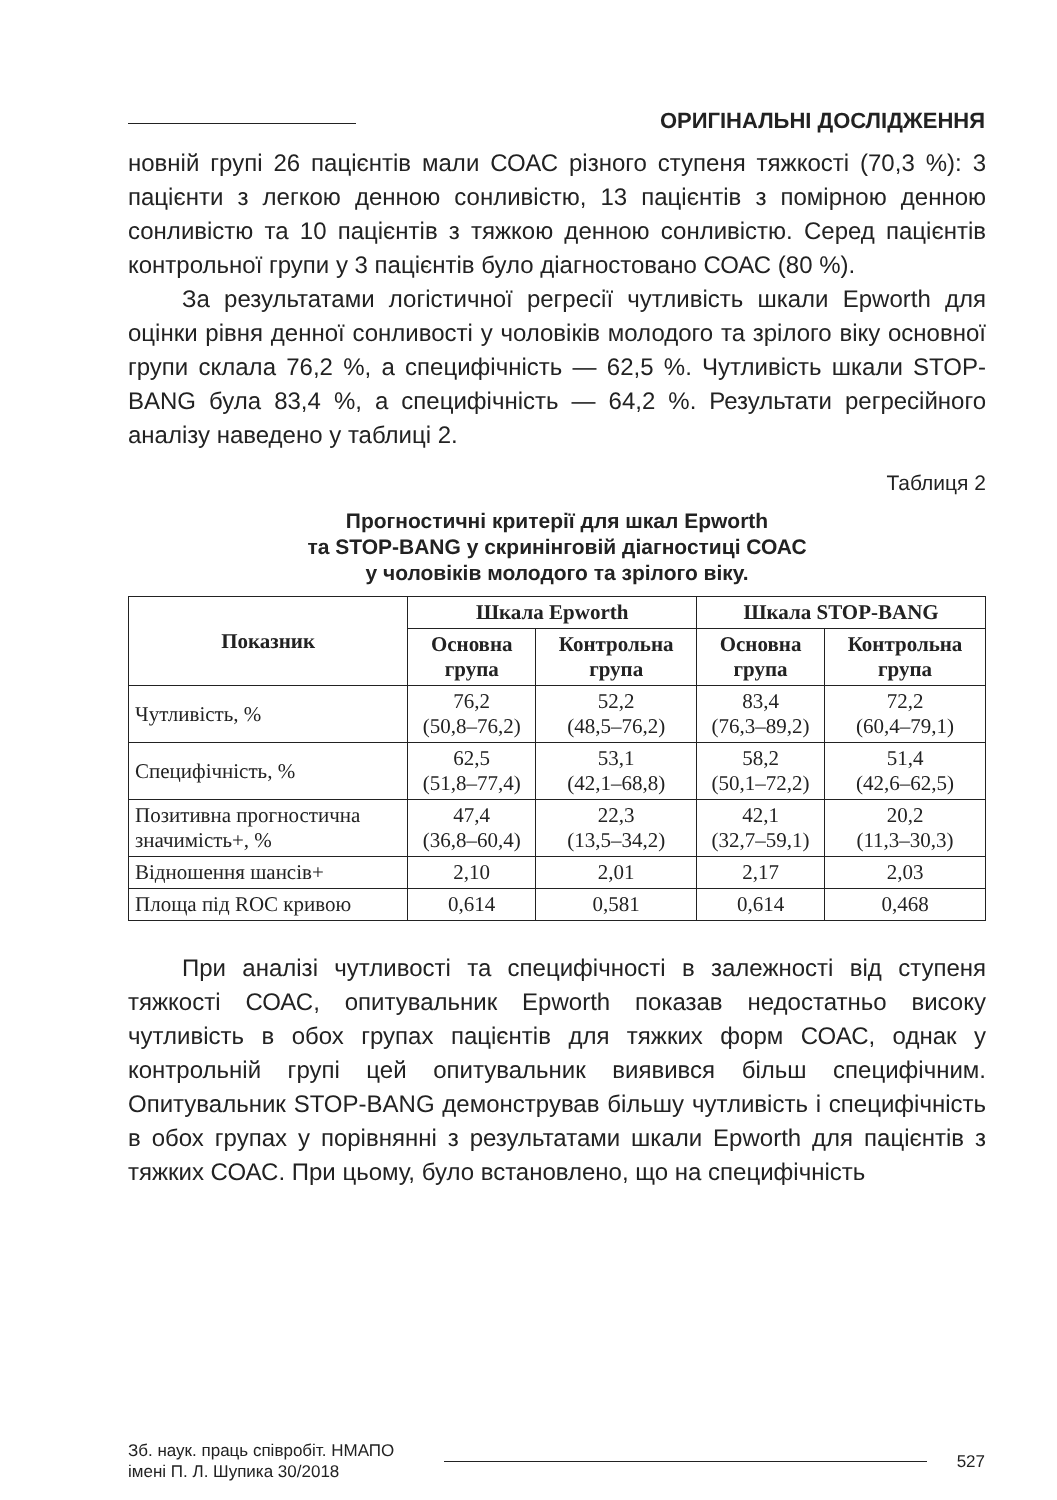ОРИГІНАЛЬНІ ДОСЛІДЖЕННЯ
новній групі 26 пацієнтів мали СОАС різного ступеня тяжкості (70,3 %): 3 пацієнти з легкою денною сонливістю, 13 пацієнтів з помірною денною сонливістю та 10 пацієнтів з тяжкою денною сонливістю. Серед пацієнтів контрольної групи у 3 пацієнтів було діагностовано СОАС (80 %).
За результатами логістичної регресії чутливість шкали Epworth для оцінки рівня денної сонливості у чоловіків молодого та зрілого віку основної групи склала 76,2 %, а специфічність — 62,5 %. Чутливість шкали STOP-BANG була 83,4 %, а специфічність — 64,2 %. Результати регресійного аналізу наведено у таблиці 2.
Таблиця 2
Прогностичні критерії для шкал Epworth
та STOP-BANG у скринінговій діагностиці СОАС
у чоловіків молодого та зрілого віку.
| Показник | Шкала Epworth | | Шкала STOP-BANG | |
| --- | --- | --- | --- | --- |
| | Основна група | Контрольна група | Основна група | Контрольна група |
| Чутливість, % | 76,2 (50,8–76,2) | 52,2 (48,5–76,2) | 83,4 (76,3–89,2) | 72,2 (60,4–79,1) |
| Специфічність, % | 62,5 (51,8–77,4) | 53,1 (42,1–68,8) | 58,2 (50,1–72,2) | 51,4 (42,6–62,5) |
| Позитивна прогностична значимість+, % | 47,4 (36,8–60,4) | 22,3 (13,5–34,2) | 42,1 (32,7–59,1) | 20,2 (11,3–30,3) |
| Відношення шансів+ | 2,10 | 2,01 | 2,17 | 2,03 |
| Площа під ROC кривою | 0,614 | 0,581 | 0,614 | 0,468 |
При аналізі чутливості та специфічності в залежності від ступеня тяжкості СОАС, опитувальник Epworth показав недостатньо високу чутливість в обох групах пацієнтів для тяжких форм СОАС, однак у контрольній групі цей опитувальник виявився більш специфічним. Опитувальник STOP-BANG демонстрував більшу чутливість і специфічність в обох групах у порівнянні з результатами шкали Epworth для пацієнтів з тяжких СОАС. При цьому, було встановлено, що на специфічність
Зб. наук. праць співробіт. НМАПО
імені П. Л. Шупика 30/2018
527